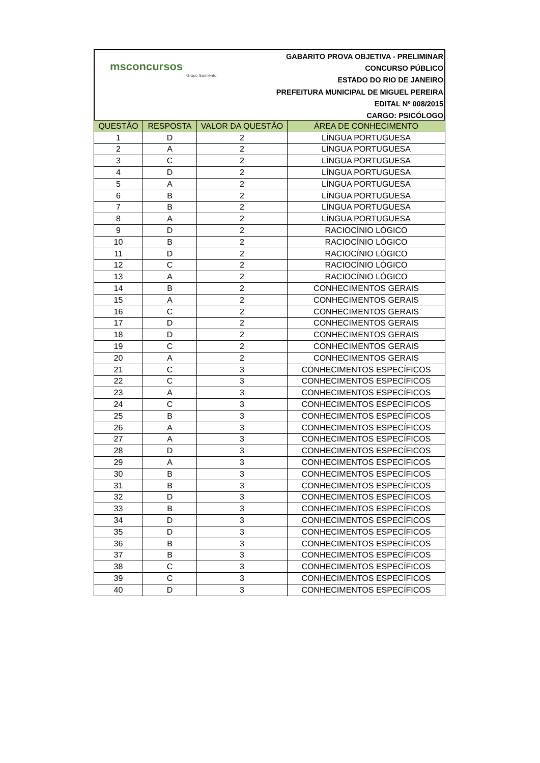msconcursos
Grupo Sarmento
GABARITO PROVA OBJETIVA - PRELIMINAR
CONCURSO PÚBLICO
ESTADO DO RIO DE JANEIRO
PREFEITURA MUNICIPAL DE MIGUEL PEREIRA
EDITAL Nº 008/2015
CARGO: PSICÓLOGO
| QUESTÃO | RESPOSTA | VALOR DA QUESTÃO | ÁREA DE CONHECIMENTO |
| --- | --- | --- | --- |
| 1 | D | 2 | LÍNGUA PORTUGUESA |
| 2 | A | 2 | LÍNGUA PORTUGUESA |
| 3 | C | 2 | LÍNGUA PORTUGUESA |
| 4 | D | 2 | LÍNGUA PORTUGUESA |
| 5 | A | 2 | LÍNGUA PORTUGUESA |
| 6 | B | 2 | LÍNGUA PORTUGUESA |
| 7 | B | 2 | LÍNGUA PORTUGUESA |
| 8 | A | 2 | LÍNGUA PORTUGUESA |
| 9 | D | 2 | RACIOCÍNIO LÓGICO |
| 10 | B | 2 | RACIOCÍNIO LÓGICO |
| 11 | D | 2 | RACIOCÍNIO LÓGICO |
| 12 | C | 2 | RACIOCÍNIO LÓGICO |
| 13 | A | 2 | RACIOCÍNIO LÓGICO |
| 14 | B | 2 | CONHECIMENTOS GERAIS |
| 15 | A | 2 | CONHECIMENTOS GERAIS |
| 16 | C | 2 | CONHECIMENTOS GERAIS |
| 17 | D | 2 | CONHECIMENTOS GERAIS |
| 18 | D | 2 | CONHECIMENTOS GERAIS |
| 19 | C | 2 | CONHECIMENTOS GERAIS |
| 20 | A | 2 | CONHECIMENTOS GERAIS |
| 21 | C | 3 | CONHECIMENTOS ESPECÍFICOS |
| 22 | C | 3 | CONHECIMENTOS ESPECÍFICOS |
| 23 | A | 3 | CONHECIMENTOS ESPECÍFICOS |
| 24 | C | 3 | CONHECIMENTOS ESPECÍFICOS |
| 25 | B | 3 | CONHECIMENTOS ESPECÍFICOS |
| 26 | A | 3 | CONHECIMENTOS ESPECÍFICOS |
| 27 | A | 3 | CONHECIMENTOS ESPECÍFICOS |
| 28 | D | 3 | CONHECIMENTOS ESPECÍFICOS |
| 29 | A | 3 | CONHECIMENTOS ESPECÍFICOS |
| 30 | B | 3 | CONHECIMENTOS ESPECÍFICOS |
| 31 | B | 3 | CONHECIMENTOS ESPECÍFICOS |
| 32 | D | 3 | CONHECIMENTOS ESPECÍFICOS |
| 33 | B | 3 | CONHECIMENTOS ESPECÍFICOS |
| 34 | D | 3 | CONHECIMENTOS ESPECÍFICOS |
| 35 | D | 3 | CONHECIMENTOS ESPECÍFICOS |
| 36 | B | 3 | CONHECIMENTOS ESPECÍFICOS |
| 37 | B | 3 | CONHECIMENTOS ESPECÍFICOS |
| 38 | C | 3 | CONHECIMENTOS ESPECÍFICOS |
| 39 | C | 3 | CONHECIMENTOS ESPECÍFICOS |
| 40 | D | 3 | CONHECIMENTOS ESPECÍFICOS |